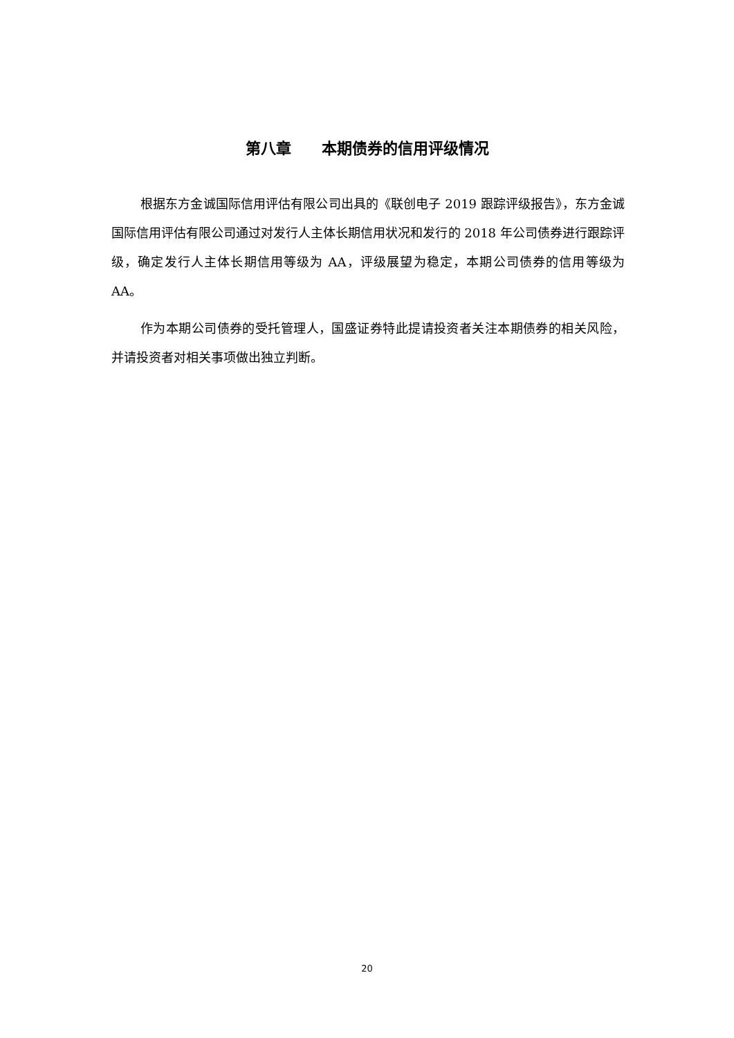第八章　　本期债券的信用评级情况
根据东方金诚国际信用评估有限公司出具的《联创电子 2019 跟踪评级报告》，东方金诚国际信用评估有限公司通过对发行人主体长期信用状况和发行的 2018 年公司债券进行跟踪评级，确定发行人主体长期信用等级为 AA，评级展望为稳定，本期公司债券的信用等级为 AA。
作为本期公司债券的受托管理人，国盛证券特此提请投资者关注本期债券的相关风险，并请投资者对相关事项做出独立判断。
20